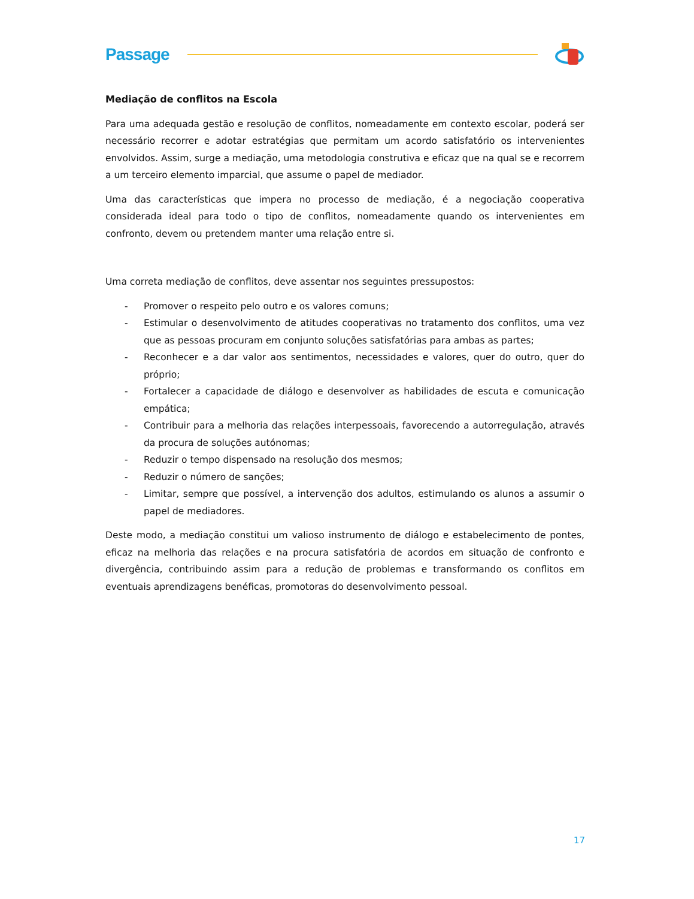Passage
Mediação de conflitos na Escola
Para uma adequada gestão e resolução de conflitos, nomeadamente em contexto escolar, poderá ser necessário recorrer e adotar estratégias que permitam um acordo satisfatório os intervenientes envolvidos. Assim, surge a mediação, uma metodologia construtiva e eficaz que na qual se e recorrem a um terceiro elemento imparcial, que assume o papel de mediador.
Uma das características que impera no processo de mediação, é a negociação cooperativa considerada ideal para todo o tipo de conflitos, nomeadamente quando os intervenientes em confronto, devem ou pretendem manter uma relação entre si.
Uma correta mediação de conflitos, deve assentar nos seguintes pressupostos:
- Promover o respeito pelo outro e os valores comuns;
- Estimular o desenvolvimento de atitudes cooperativas no tratamento dos conflitos, uma vez que as pessoas procuram em conjunto soluções satisfatórias para ambas as partes;
- Reconhecer e a dar valor aos sentimentos, necessidades e valores, quer do outro, quer do próprio;
- Fortalecer a capacidade de diálogo e desenvolver as habilidades de escuta e comunicação empática;
- Contribuir para a melhoria das relações interpessoais, favorecendo a autorregulação, através da procura de soluções autónomas;
- Reduzir o tempo dispensado na resolução dos mesmos;
- Reduzir o número de sanções;
- Limitar, sempre que possível, a intervenção dos adultos, estimulando os alunos a assumir o papel de mediadores.
Deste modo, a mediação constitui um valioso instrumento de diálogo e estabelecimento de pontes, eficaz na melhoria das relações e na procura satisfatória de acordos em situação de confronto e divergência, contribuindo assim para a redução de problemas e transformando os conflitos em eventuais aprendizagens benéficas, promotoras do desenvolvimento pessoal.
17